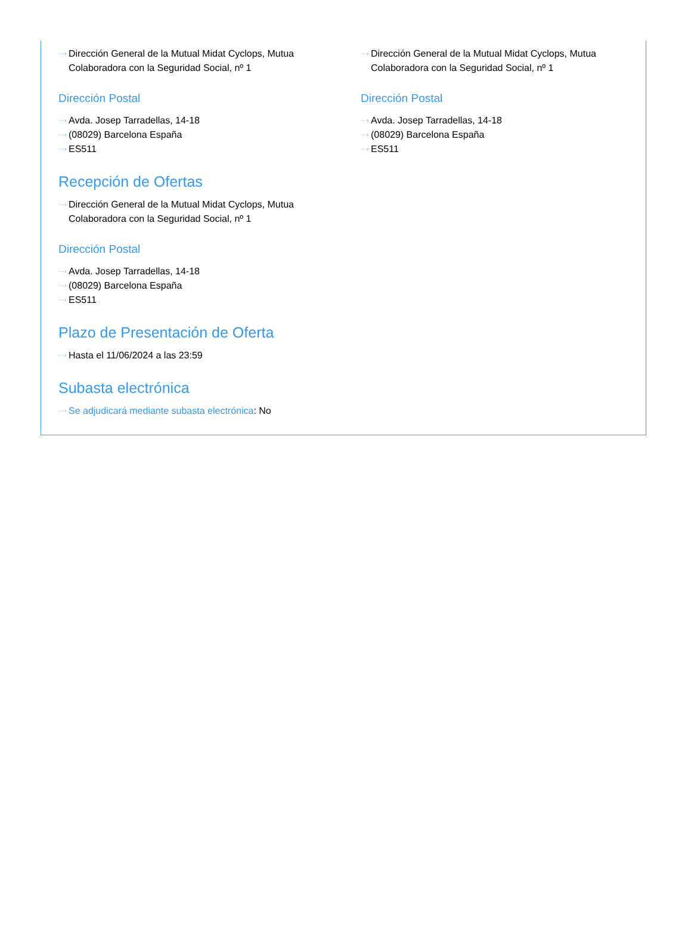···› Dirección General de la Mutual Midat Cyclops, Mutua Colaboradora con la Seguridad Social, nº 1
Dirección Postal
···› Avda. Josep Tarradellas, 14-18
···› (08029) Barcelona España
···› ES511
···› Dirección General de la Mutual Midat Cyclops, Mutua Colaboradora con la Seguridad Social, nº 1
Dirección Postal
···› Avda. Josep Tarradellas, 14-18
···› (08029) Barcelona España
···› ES511
Recepción de Ofertas
···› Dirección General de la Mutual Midat Cyclops, Mutua Colaboradora con la Seguridad Social, nº 1
Dirección Postal
···› Avda. Josep Tarradellas, 14-18
···› (08029) Barcelona España
···› ES511
Plazo de Presentación de Oferta
···› Hasta el 11/06/2024 a las 23:59
Subasta electrónica
···› Se adjudicará mediante subasta electrónica: No